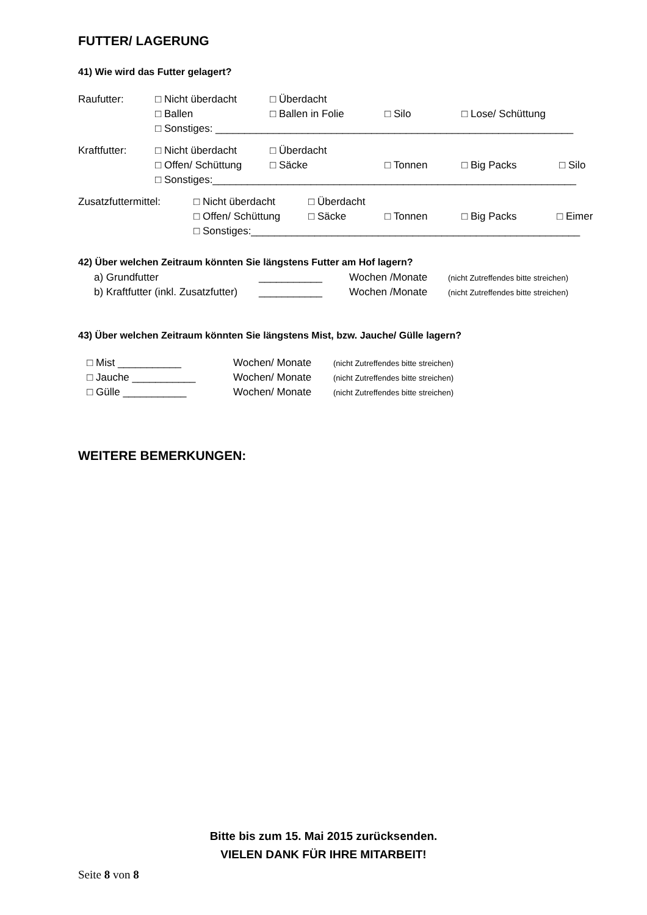FUTTER/ LAGERUNG
41) Wie wird das Futter gelagert?
Raufutter: □ Nicht überdacht □ Überdacht
□ Ballen □ Ballen in Folie □ Silo □ Lose/ Schüttung
□ Sonstiges: ______________________________________________________________
Kraftfutter: □ Nicht überdacht □ Überdacht
□ Offen/ Schüttung □ Säcke □ Tonnen □ Big Packs □ Silo
□ Sonstiges:_______________________________________________________________
Zusatzfuttermittel: □ Nicht überdacht □ Überdacht
□ Offen/ Schüttung □ Säcke □ Tonnen □ Big Packs □ Eimer
□ Sonstiges:_________________________________________________________
42) Über welchen Zeitraum könnten Sie längstens Futter am Hof lagern?
a) Grundfutter ___________ Wochen /Monate (nicht Zutreffendes bitte streichen)
b) Kraftfutter (inkl. Zusatzfutter) ___________ Wochen /Monate (nicht Zutreffendes bitte streichen)
43) Über welchen Zeitraum könnten Sie längstens Mist, bzw. Jauche/ Gülle lagern?
□ Mist ___________ Wochen/ Monate (nicht Zutreffendes bitte streichen)
□ Jauche ___________ Wochen/ Monate (nicht Zutreffendes bitte streichen)
□ Gülle ___________ Wochen/ Monate (nicht Zutreffendes bitte streichen)
WEITERE BEMERKUNGEN:
Bitte bis zum 15. Mai 2015 zurücksenden.
VIELEN DANK FÜR IHRE MITARBEIT!
Seite 8 von 8